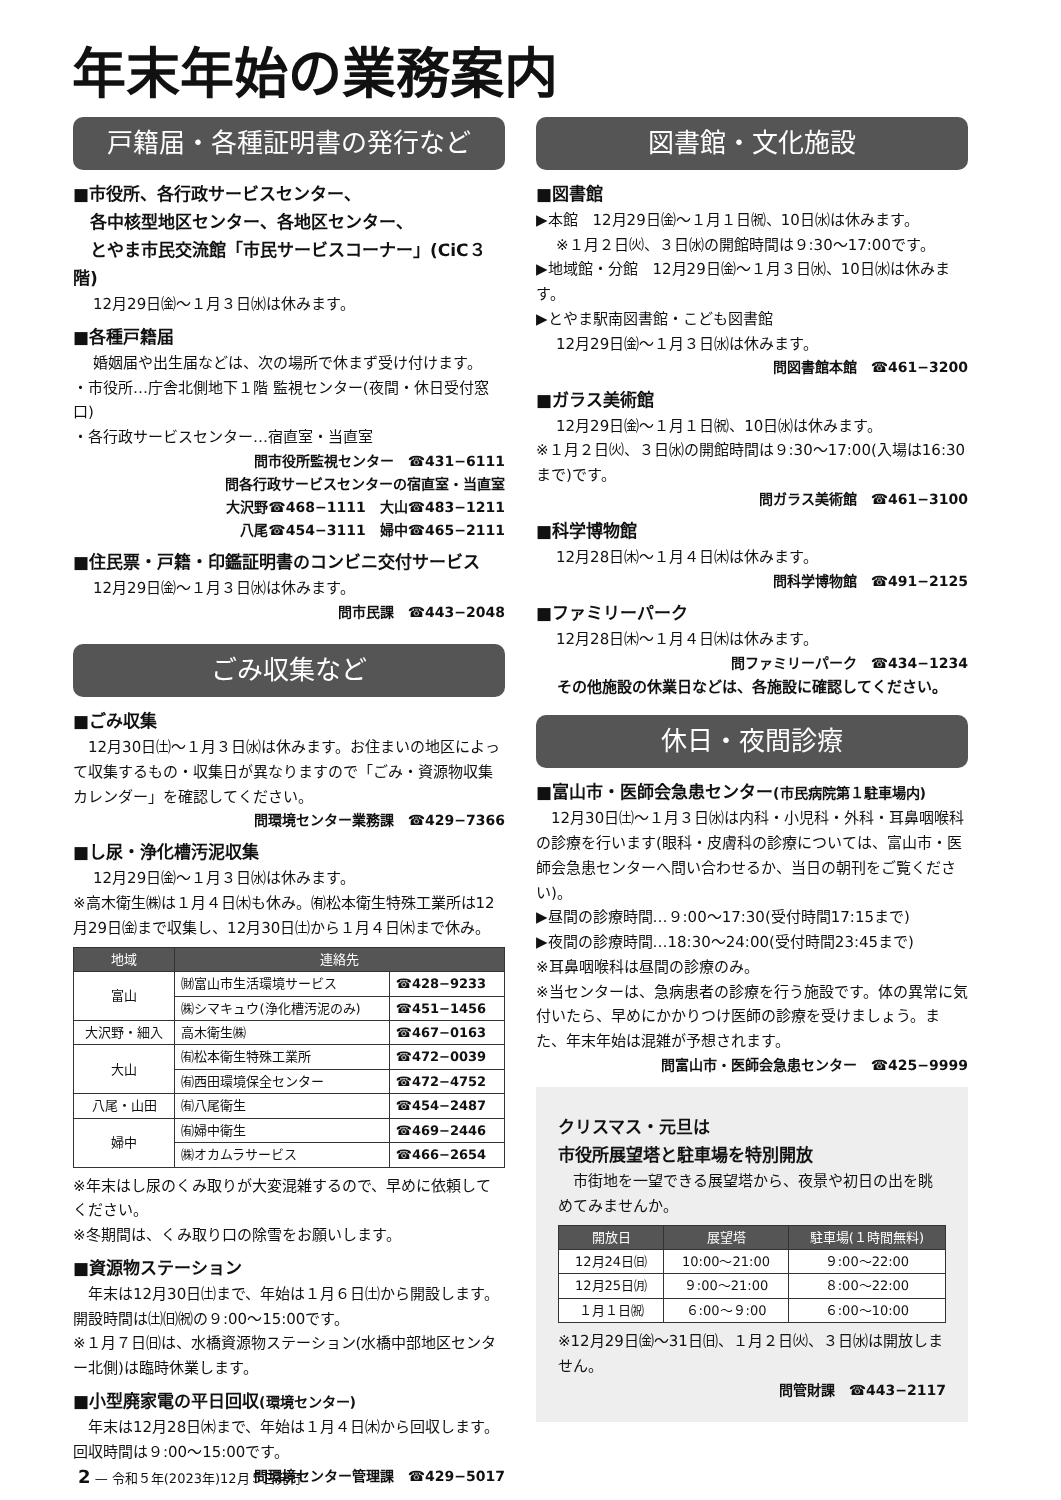年末年始の業務案内
戸籍届・各種証明書の発行など
■市役所、各行政サービスセンター、
　各中核型地区センター、各地区センター、
　とやま市民交流館「市民サービスコーナー」(CiC３階)
12月29日㈮〜１月３日㈬は休みます。
■各種戸籍届
婚姻届や出生届などは、次の場所で休まず受け付けます。
・市役所…庁舎北側地下１階 監視センター(夜間・休日受付窓口)
・各行政サービスセンター…宿直室・当直室
問市役所監視センター　☎431−6111
問各行政サービスセンターの宿直室・当直室
大沢野☎468−1111　大山☎483−1211
八尾☎454−3111　婦中☎465−2111
■住民票・戸籍・印鑑証明書のコンビニ交付サービス
12月29日㈮〜１月３日㈬は休みます。
問市民課　☎443−2048
ごみ収集など
■ごみ収集
　12月30日㈯〜１月３日㈬は休みます。お住まいの地区によって収集するもの・収集日が異なりますので「ごみ・資源物収集カレンダー」を確認してください。
問環境センター業務課　☎429−7366
■し尿・浄化槽汚泥収集
12月29日㈮〜１月３日㈬は休みます。
※高木衛生㈱は１月４日㈭も休み。㈲松本衛生特殊工業所は12月29日㈮まで収集し、12月30日㈯から１月４日㈭まで休み。
| 地域 | 連絡先 | |
| --- | --- | --- |
| 富山 | ㈶富山市生活環境サービス | ☎428−9233 |
| | ㈱シマキュウ(浄化槽汚泥のみ) | ☎451−1456 |
| 大沢野・細入 | 高木衛生㈱ | ☎467−0163 |
| 大山 | ㈲松本衛生特殊工業所 | ☎472−0039 |
| | ㈲西田環境保全センター | ☎472−4752 |
| 八尾・山田 | ㈲八尾衛生 | ☎454−2487 |
| 婦中 | ㈲婦中衛生 | ☎469−2446 |
| | ㈱オカムラサービス | ☎466−2654 |
※年末はし尿のくみ取りが大変混雑するので、早めに依頼してください。
※冬期間は、くみ取り口の除雪をお願いします。
■資源物ステーション
　年末は12月30日㈯まで、年始は１月６日㈯から開設します。開設時間は㈯㈰㈷の９:00〜15:00です。
※１月７日㈰は、水橋資源物ステーション(水橋中部地区センター北側)は臨時休業します。
■小型廃家電の平日回収(環境センター)
　年末は12月28日㈭まで、年始は１月４日㈭から回収します。回収時間は９:00〜15:00です。
問環境センター管理課　☎429−5017
図書館・文化施設
■図書館
▶本館　12月29日㈮〜１月１日㈷、10日㈬は休みます。
※１月２日㈫、３日㈬の開館時間は９:30〜17:00です。
▶地域館・分館　12月29日㈮〜１月３日㈬、10日㈬は休みます。
▶とやま駅南図書館・こども図書館
12月29日㈮〜１月３日㈬は休みます。
問図書館本館　☎461−3200
■ガラス美術館
12月29日㈮〜１月１日㈷、10日㈬は休みます。
※１月２日㈫、３日㈬の開館時間は９:30〜17:00(入場は16:30まで)です。
問ガラス美術館　☎461−3100
■科学博物館
12月28日㈭〜１月４日㈭は休みます。
問科学博物館　☎491−2125
■ファミリーパーク
12月28日㈭〜１月４日㈭は休みます。
問ファミリーパーク　☎434−1234
その他施設の休業日などは、各施設に確認してください。
休日・夜間診療
■富山市・医師会急患センター(市民病院第１駐車場内)
　12月30日㈯〜１月３日㈬は内科・小児科・外科・耳鼻咽喉科の診療を行います(眼科・皮膚科の診療については、富山市・医師会急患センターへ問い合わせるか、当日の朝刊をご覧ください)。
▶昼間の診療時間…９:00〜17:30(受付時間17:15まで)
▶夜間の診療時間…18:30〜24:00(受付時間23:45まで)
※耳鼻咽喉科は昼間の診療のみ。
※当センターは、急病患者の診療を行う施設です。体の異常に気付いたら、早めにかかりつけ医師の診療を受けましょう。また、年末年始は混雑が予想されます。
問富山市・医師会急患センター　☎425−9999
クリスマス・元旦は
市役所展望塔と駐車場を特別開放
　市街地を一望できる展望塔から、夜景や初日の出を眺めてみませんか。
| 開放日 | 展望塔 | 駐車場(１時間無料) |
| --- | --- | --- |
| 12月24日㈰ | 10:00〜21:00 | ９:00〜22:00 |
| 12月25日㈪ | ９:00〜21:00 | ８:00〜22:00 |
| １月１日㈷ | ６:00〜９:00 | ６:00〜10:00 |
※12月29日㈮〜31日㈰、１月２日㈫、３日㈬は開放しません。
問管財課　☎443−2117
2 — 令和５年(2023年)12月５日発行